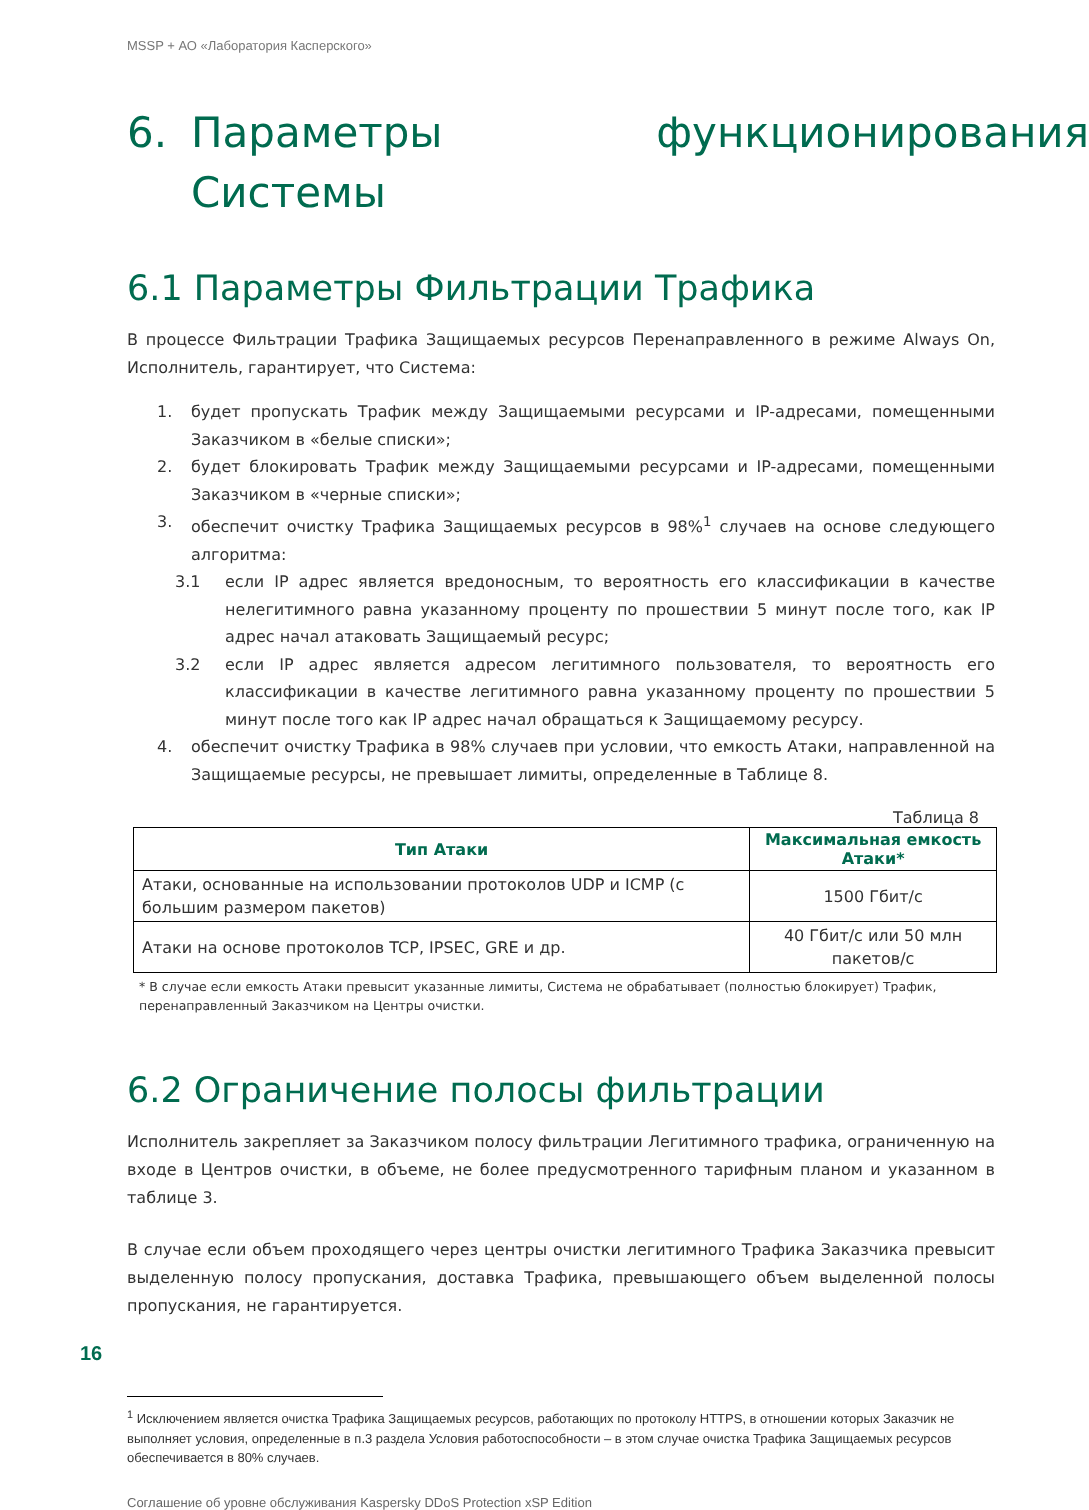MSSP + АО «Лаборатория Касперского»
6. Параметры функционирования Системы
6.1 Параметры Фильтрации Трафика
В процессе Фильтрации Трафика Защищаемых ресурсов Перенаправленного в режиме Always On, Исполнитель, гарантирует, что Система:
1. будет пропускать Трафик между Защищаемыми ресурсами и IP-адресами, помещенными Заказчиком в «белые списки»;
2. будет блокировать Трафик между Защищаемыми ресурсами и IP-адресами, помещенными Заказчиком в «черные списки»;
3. обеспечит очистку Трафика Защищаемых ресурсов в 98%<sup>1</sup> случаев на основе следующего алгоритма:
3.1 если IP адрес является вредоносным, то вероятность его классификации в качестве нелегитимного равна указанному проценту по прошествии 5 минут после того, как IP адрес начал атаковать Защищаемый ресурс;
3.2 если IP адрес является адресом легитимного пользователя, то вероятность его классификации в качестве легитимного равна указанному проценту по прошествии 5 минут после того как IP адрес начал обращаться к Защищаемому ресурсу.
4. обеспечит очистку Трафика в 98% случаев при условии, что емкость Атаки, направленной на Защищаемые ресурсы, не превышает лимиты, определенные в Таблице 8.
Таблица 8
| Тип Атаки | Максимальная емкость Атаки* |
| --- | --- |
| Атаки, основанные на использовании протоколов UDP и ICMP (с большим размером пакетов) | 1500 Гбит/с |
| Атаки на основе протоколов TCP, IPSEC, GRE и др. | 40 Гбит/с или 50 млн пакетов/с |
* В случае если емкость Атаки превысит указанные лимиты, Система не обрабатывает (полностью блокирует) Трафик, перенаправленный Заказчиком на Центры очистки.
6.2 Ограничение полосы фильтрации
Исполнитель закрепляет за Заказчиком полосу фильтрации Легитимного трафика, ограниченную на входе в Центров очистки, в объеме, не более предусмотренного тарифным планом и указанном в таблице 3.
В случае если объем проходящего через центры очистки легитимного Трафика Заказчика превысит выделенную полосу пропускания, доставка Трафика, превышающего объем выделенной полосы пропускания, не гарантируется.
<sup>1</sup> Исключением является очистка Трафика Защищаемых ресурсов, работающих по протоколу HTTPS, в отношении которых Заказчик не выполняет условия, определенные в п.3 раздела Условия работоспособности – в этом случае очистка Трафика Защищаемых ресурсов обеспечивается в 80% случаев.
16
Соглашение об уровне обслуживания Kaspersky DDoS Protection xSP Edition